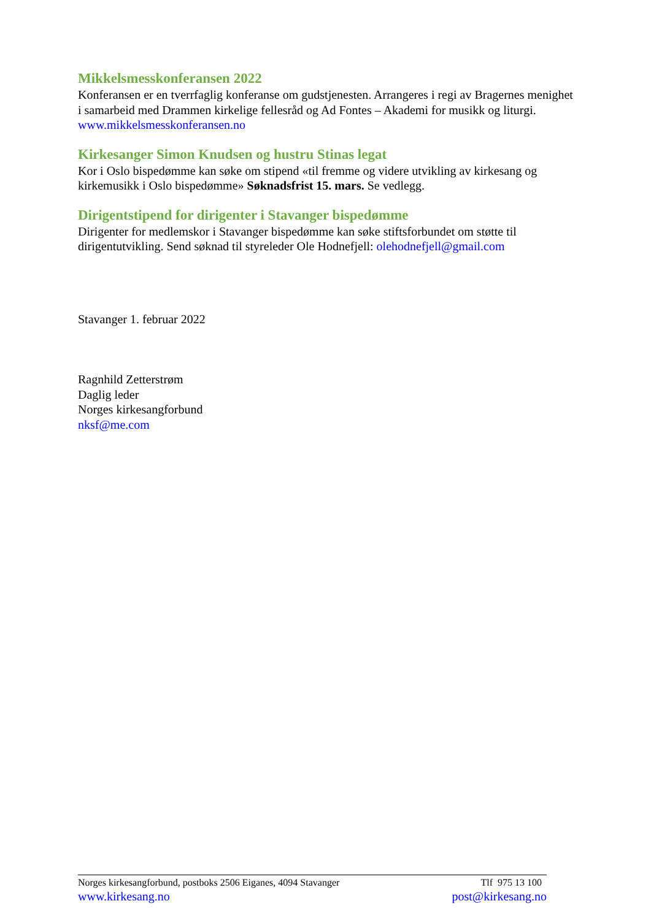Mikkelsmesskonferansen 2022
Konferansen er en tverrfaglig konferanse om gudstjenesten. Arrangeres i regi av Bragernes menighet i samarbeid med Drammen kirkelige fellesråd og Ad Fontes – Akademi for musikk og liturgi.
www.mikkelsmesskonferansen.no
Kirkesanger Simon Knudsen og hustru Stinas legat
Kor i Oslo bispedømme kan søke om stipend «til fremme og videre utvikling av kirkesang og kirkemusikk i Oslo bispedømme» Søknadsfrist 15. mars. Se vedlegg.
Dirigentstipend for dirigenter i Stavanger bispedømme
Dirigenter for medlemskor i Stavanger bispedømme kan søke stiftsforbundet om støtte til dirigentutvikling. Send søknad til styreleder Ole Hodnefjell: olehodnefjell@gmail.com
Stavanger 1. februar 2022
Ragnhild Zetterstrøm
Daglig leder
Norges kirkesangforbund
nksf@me.com
Norges kirkesangforbund, postboks 2506 Eiganes, 4094 Stavanger Tlf 975 13 100
www.kirkesang.no post@kirkesang.no